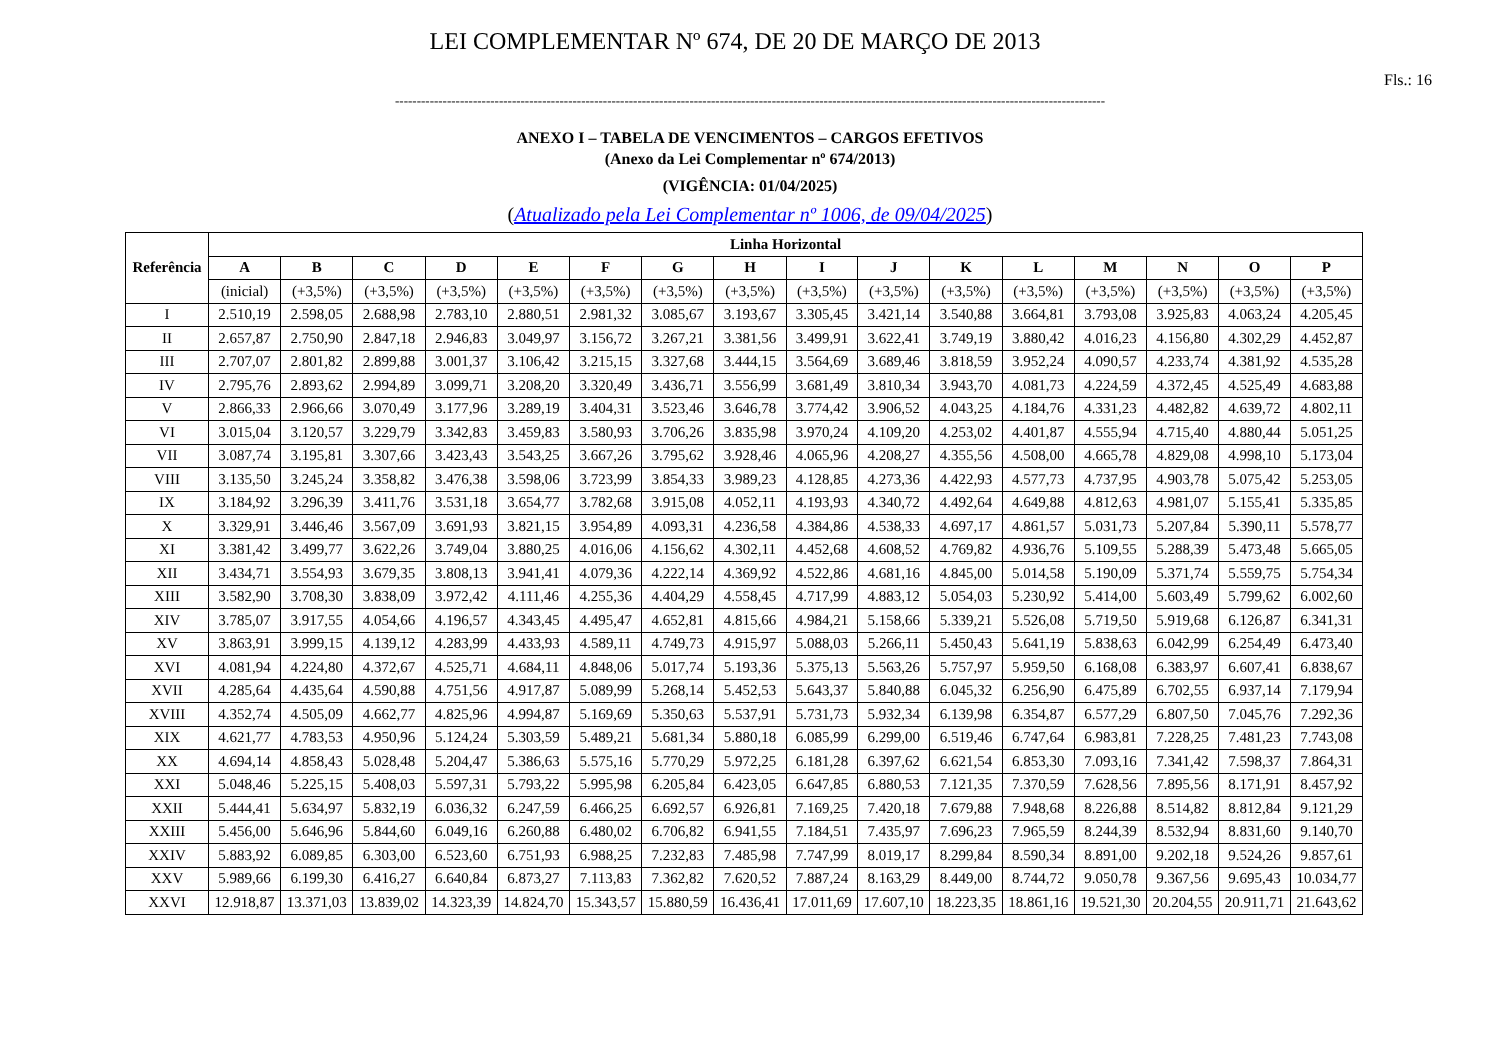LEI COMPLEMENTAR Nº 674, DE 20 DE MARÇO DE 2013
Fls.: 16
--------------------------------------------------------------------------------------------------------------------------------------------------------------------
ANEXO I – TABELA DE VENCIMENTOS – CARGOS EFETIVOS
(Anexo da Lei Complementar nº 674/2013)
(VIGÊNCIA: 01/04/2025)
(Atualizado pela Lei Complementar nº 1006, de 09/04/2025)
| Referência | Linha Horizontal | | | | | | | | | | | | | | | |
| --- | --- | --- | --- | --- | --- | --- | --- | --- | --- | --- | --- | --- | --- | --- | --- | --- |
| | A | B | C | D | E | F | G | H | I | J | K | L | M | N | O | P |
| | (inicial) | (+3,5%) | (+3,5%) | (+3,5%) | (+3,5%) | (+3,5%) | (+3,5%) | (+3,5%) | (+3,5%) | (+3,5%) | (+3,5%) | (+3,5%) | (+3,5%) | (+3,5%) | (+3,5%) | (+3,5%) |
| I | 2.510,19 | 2.598,05 | 2.688,98 | 2.783,10 | 2.880,51 | 2.981,32 | 3.085,67 | 3.193,67 | 3.305,45 | 3.421,14 | 3.540,88 | 3.664,81 | 3.793,08 | 3.925,83 | 4.063,24 | 4.205,45 |
| II | 2.657,87 | 2.750,90 | 2.847,18 | 2.946,83 | 3.049,97 | 3.156,72 | 3.267,21 | 3.381,56 | 3.499,91 | 3.622,41 | 3.749,19 | 3.880,42 | 4.016,23 | 4.156,80 | 4.302,29 | 4.452,87 |
| III | 2.707,07 | 2.801,82 | 2.899,88 | 3.001,37 | 3.106,42 | 3.215,15 | 3.327,68 | 3.444,15 | 3.564,69 | 3.689,46 | 3.818,59 | 3.952,24 | 4.090,57 | 4.233,74 | 4.381,92 | 4.535,28 |
| IV | 2.795,76 | 2.893,62 | 2.994,89 | 3.099,71 | 3.208,20 | 3.320,49 | 3.436,71 | 3.556,99 | 3.681,49 | 3.810,34 | 3.943,70 | 4.081,73 | 4.224,59 | 4.372,45 | 4.525,49 | 4.683,88 |
| V | 2.866,33 | 2.966,66 | 3.070,49 | 3.177,96 | 3.289,19 | 3.404,31 | 3.523,46 | 3.646,78 | 3.774,42 | 3.906,52 | 4.043,25 | 4.184,76 | 4.331,23 | 4.482,82 | 4.639,72 | 4.802,11 |
| VI | 3.015,04 | 3.120,57 | 3.229,79 | 3.342,83 | 3.459,83 | 3.580,93 | 3.706,26 | 3.835,98 | 3.970,24 | 4.109,20 | 4.253,02 | 4.401,87 | 4.555,94 | 4.715,40 | 4.880,44 | 5.051,25 |
| VII | 3.087,74 | 3.195,81 | 3.307,66 | 3.423,43 | 3.543,25 | 3.667,26 | 3.795,62 | 3.928,46 | 4.065,96 | 4.208,27 | 4.355,56 | 4.508,00 | 4.665,78 | 4.829,08 | 4.998,10 | 5.173,04 |
| VIII | 3.135,50 | 3.245,24 | 3.358,82 | 3.476,38 | 3.598,06 | 3.723,99 | 3.854,33 | 3.989,23 | 4.128,85 | 4.273,36 | 4.422,93 | 4.577,73 | 4.737,95 | 4.903,78 | 5.075,42 | 5.253,05 |
| IX | 3.184,92 | 3.296,39 | 3.411,76 | 3.531,18 | 3.654,77 | 3.782,68 | 3.915,08 | 4.052,11 | 4.193,93 | 4.340,72 | 4.492,64 | 4.649,88 | 4.812,63 | 4.981,07 | 5.155,41 | 5.335,85 |
| X | 3.329,91 | 3.446,46 | 3.567,09 | 3.691,93 | 3.821,15 | 3.954,89 | 4.093,31 | 4.236,58 | 4.384,86 | 4.538,33 | 4.697,17 | 4.861,57 | 5.031,73 | 5.207,84 | 5.390,11 | 5.578,77 |
| XI | 3.381,42 | 3.499,77 | 3.622,26 | 3.749,04 | 3.880,25 | 4.016,06 | 4.156,62 | 4.302,11 | 4.452,68 | 4.608,52 | 4.769,82 | 4.936,76 | 5.109,55 | 5.288,39 | 5.473,48 | 5.665,05 |
| XII | 3.434,71 | 3.554,93 | 3.679,35 | 3.808,13 | 3.941,41 | 4.079,36 | 4.222,14 | 4.369,92 | 4.522,86 | 4.681,16 | 4.845,00 | 5.014,58 | 5.190,09 | 5.371,74 | 5.559,75 | 5.754,34 |
| XIII | 3.582,90 | 3.708,30 | 3.838,09 | 3.972,42 | 4.111,46 | 4.255,36 | 4.404,29 | 4.558,45 | 4.717,99 | 4.883,12 | 5.054,03 | 5.230,92 | 5.414,00 | 5.603,49 | 5.799,62 | 6.002,60 |
| XIV | 3.785,07 | 3.917,55 | 4.054,66 | 4.196,57 | 4.343,45 | 4.495,47 | 4.652,81 | 4.815,66 | 4.984,21 | 5.158,66 | 5.339,21 | 5.526,08 | 5.719,50 | 5.919,68 | 6.126,87 | 6.341,31 |
| XV | 3.863,91 | 3.999,15 | 4.139,12 | 4.283,99 | 4.433,93 | 4.589,11 | 4.749,73 | 4.915,97 | 5.088,03 | 5.266,11 | 5.450,43 | 5.641,19 | 5.838,63 | 6.042,99 | 6.254,49 | 6.473,40 |
| XVI | 4.081,94 | 4.224,80 | 4.372,67 | 4.525,71 | 4.684,11 | 4.848,06 | 5.017,74 | 5.193,36 | 5.375,13 | 5.563,26 | 5.757,97 | 5.959,50 | 6.168,08 | 6.383,97 | 6.607,41 | 6.838,67 |
| XVII | 4.285,64 | 4.435,64 | 4.590,88 | 4.751,56 | 4.917,87 | 5.089,99 | 5.268,14 | 5.452,53 | 5.643,37 | 5.840,88 | 6.045,32 | 6.256,90 | 6.475,89 | 6.702,55 | 6.937,14 | 7.179,94 |
| XVIII | 4.352,74 | 4.505,09 | 4.662,77 | 4.825,96 | 4.994,87 | 5.169,69 | 5.350,63 | 5.537,91 | 5.731,73 | 5.932,34 | 6.139,98 | 6.354,87 | 6.577,29 | 6.807,50 | 7.045,76 | 7.292,36 |
| XIX | 4.621,77 | 4.783,53 | 4.950,96 | 5.124,24 | 5.303,59 | 5.489,21 | 5.681,34 | 5.880,18 | 6.085,99 | 6.299,00 | 6.519,46 | 6.747,64 | 6.983,81 | 7.228,25 | 7.481,23 | 7.743,08 |
| XX | 4.694,14 | 4.858,43 | 5.028,48 | 5.204,47 | 5.386,63 | 5.575,16 | 5.770,29 | 5.972,25 | 6.181,28 | 6.397,62 | 6.621,54 | 6.853,30 | 7.093,16 | 7.341,42 | 7.598,37 | 7.864,31 |
| XXI | 5.048,46 | 5.225,15 | 5.408,03 | 5.597,31 | 5.793,22 | 5.995,98 | 6.205,84 | 6.423,05 | 6.647,85 | 6.880,53 | 7.121,35 | 7.370,59 | 7.628,56 | 7.895,56 | 8.171,91 | 8.457,92 |
| XXII | 5.444,41 | 5.634,97 | 5.832,19 | 6.036,32 | 6.247,59 | 6.466,25 | 6.692,57 | 6.926,81 | 7.169,25 | 7.420,18 | 7.679,88 | 7.948,68 | 8.226,88 | 8.514,82 | 8.812,84 | 9.121,29 |
| XXIII | 5.456,00 | 5.646,96 | 5.844,60 | 6.049,16 | 6.260,88 | 6.480,02 | 6.706,82 | 6.941,55 | 7.184,51 | 7.435,97 | 7.696,23 | 7.965,59 | 8.244,39 | 8.532,94 | 8.831,60 | 9.140,70 |
| XXIV | 5.883,92 | 6.089,85 | 6.303,00 | 6.523,60 | 6.751,93 | 6.988,25 | 7.232,83 | 7.485,98 | 7.747,99 | 8.019,17 | 8.299,84 | 8.590,34 | 8.891,00 | 9.202,18 | 9.524,26 | 9.857,61 |
| XXV | 5.989,66 | 6.199,30 | 6.416,27 | 6.640,84 | 6.873,27 | 7.113,83 | 7.362,82 | 7.620,52 | 7.887,24 | 8.163,29 | 8.449,00 | 8.744,72 | 9.050,78 | 9.367,56 | 9.695,43 | 10.034,77 |
| XXVI | 12.918,87 | 13.371,03 | 13.839,02 | 14.323,39 | 14.824,70 | 15.343,57 | 15.880,59 | 16.436,41 | 17.011,69 | 17.607,10 | 18.223,35 | 18.861,16 | 19.521,30 | 20.204,55 | 20.911,71 | 21.643,62 |